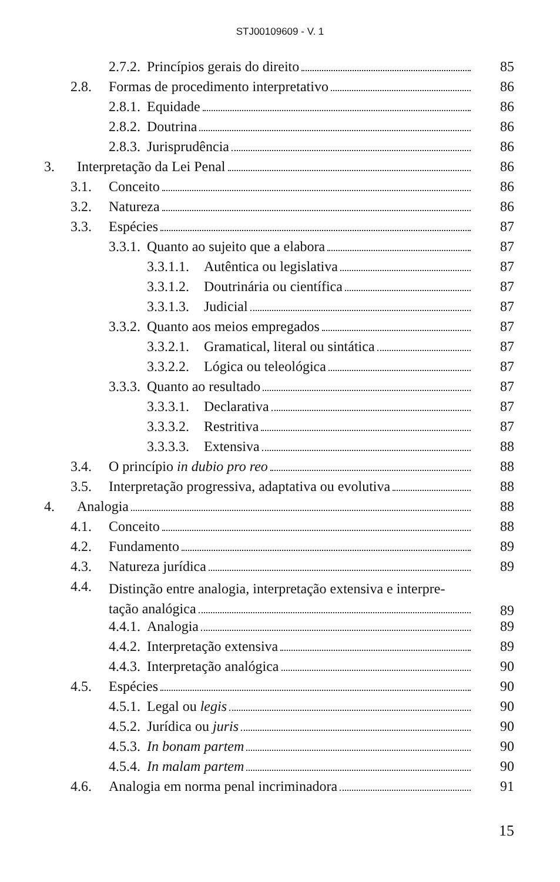STJ00109609 - V. 1
2.7.2. Princípios gerais do direito 85
2.8. Formas de procedimento interpretativo 86
2.8.1. Equidade 86
2.8.2. Doutrina 86
2.8.3. Jurisprudência 86
3. Interpretação da Lei Penal 86
3.1. Conceito 86
3.2. Natureza 86
3.3. Espécies 87
3.3.1. Quanto ao sujeito que a elabora 87
3.3.1.1. Autêntica ou legislativa 87
3.3.1.2. Doutrinária ou científica 87
3.3.1.3. Judicial 87
3.3.2. Quanto aos meios empregados 87
3.3.2.1. Gramatical, literal ou sintática 87
3.3.2.2. Lógica ou teleológica 87
3.3.3. Quanto ao resultado 87
3.3.3.1. Declarativa 87
3.3.3.2. Restritiva 87
3.3.3.3. Extensiva 88
3.4. O princípio in dubio pro reo 88
3.5. Interpretação progressiva, adaptativa ou evolutiva 88
4. Analogia 88
4.1. Conceito 88
4.2. Fundamento 89
4.3. Natureza jurídica 89
4.4. Distinção entre analogia, interpretação extensiva e interpre-
tação analógica 89
4.4.1. Analogia 89
4.4.2. Interpretação extensiva 89
4.4.3. Interpretação analógica 90
4.5. Espécies 90
4.5.1. Legal ou legis 90
4.5.2. Jurídica ou juris 90
4.5.3. In bonam partem 90
4.5.4. In malam partem 90
4.6. Analogia em norma penal incriminadora 91
15